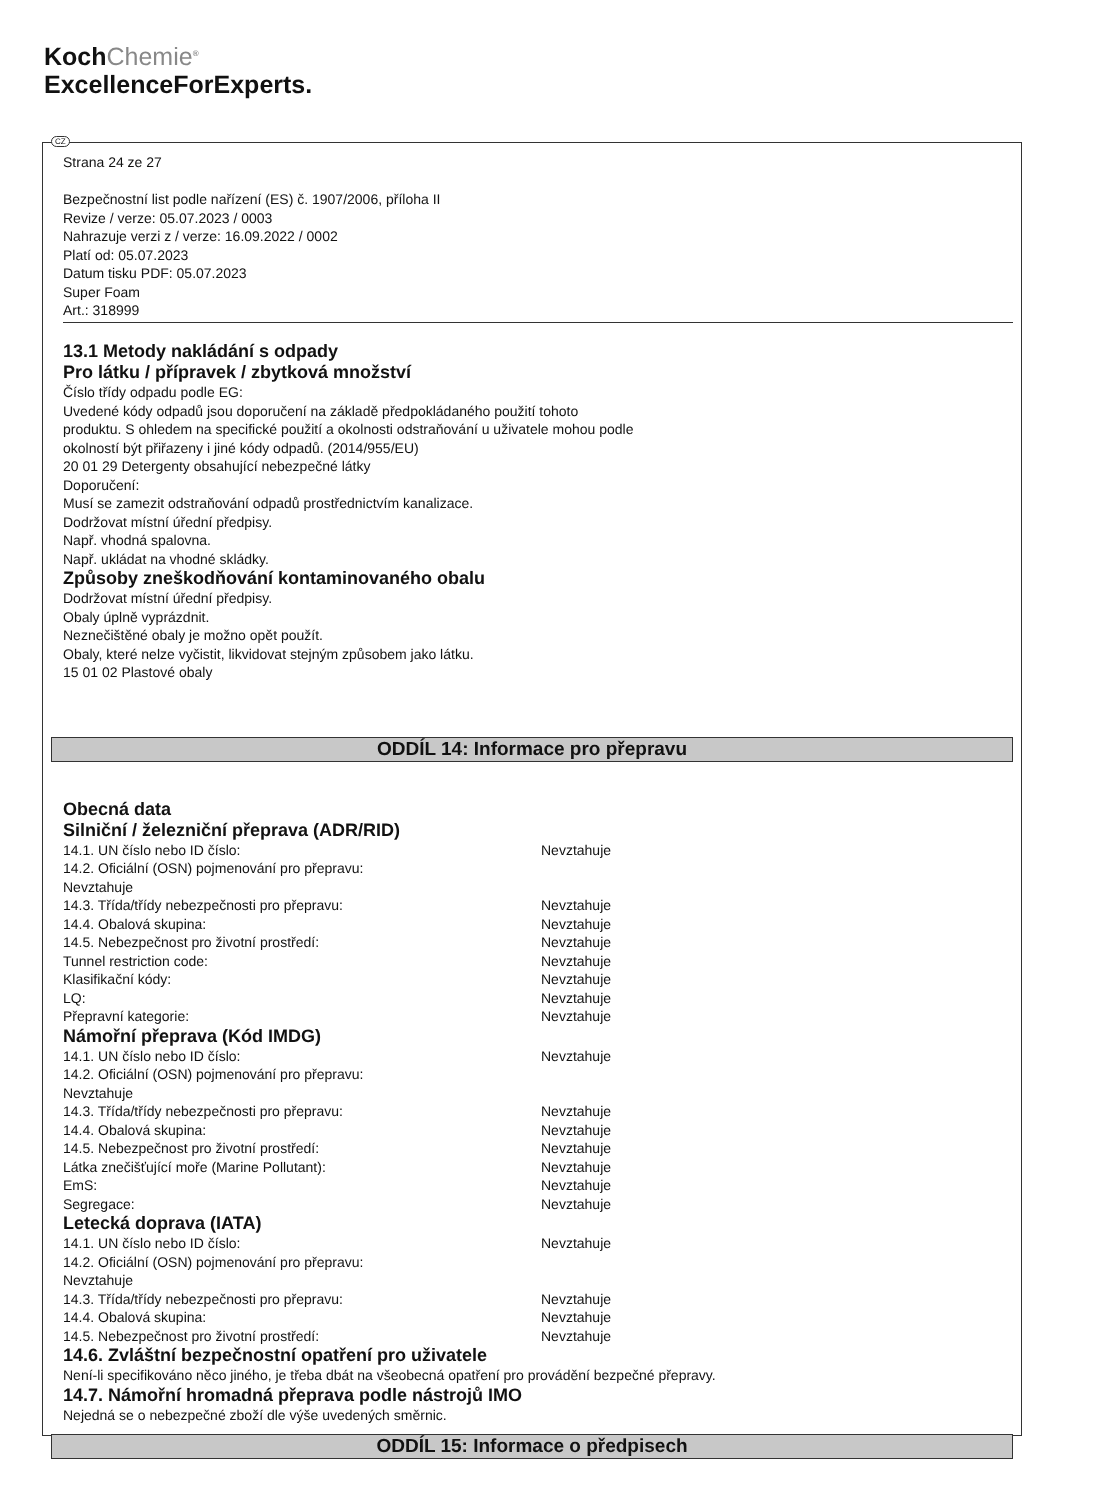KochChemie<sup>®</sup>
ExcellenceForExperts.
CZ
Strana 24 ze 27
Bezpečnostní list podle nařízení (ES) č. 1907/2006, příloha II
Revize / verze: 05.07.2023 / 0003
Nahrazuje verzi z / verze: 16.09.2022 / 0002
Platí od: 05.07.2023
Datum tisku PDF: 05.07.2023
Super Foam
Art.: 318999
13.1 Metody nakládání s odpady
Pro látku / přípravek / zbytková množství
Číslo třídy odpadu podle EG:
Uvedené kódy odpadů jsou doporučení na základě předpokládaného použití tohoto
produktu. S ohledem na specifické použití a okolnosti odstraňování u uživatele mohou podle
okolností být přiřazeny i jiné kódy odpadů. (2014/955/EU)
20 01 29 Detergenty obsahující nebezpečné látky
Doporučení:
Musí se zamezit odstraňování odpadů prostřednictvím kanalizace.
Dodržovat místní úřední předpisy.
Např. vhodná spalovna.
Např. ukládat na vhodné skládky.
Způsoby zneškodňování kontaminovaného obalu
Dodržovat místní úřední předpisy.
Obaly úplně vyprázdnit.
Neznečištěné obaly je možno opět použít.
Obaly, které nelze vyčistit, likvidovat stejným způsobem jako látku.
15 01 02 Plastové obaly
ODDÍL 14: Informace pro přepravu
Obecná data
Silniční / železniční přeprava (ADR/RID)
14.1. UN číslo nebo ID číslo: Nevztahuje
14.2. Oficiální (OSN) pojmenování pro přepravu:
Nevztahuje
14.3. Třída/třídy nebezpečnosti pro přepravu: Nevztahuje
14.4. Obalová skupina: Nevztahuje
14.5. Nebezpečnost pro životní prostředí: Nevztahuje
Tunnel restriction code: Nevztahuje
Klasifikační kódy: Nevztahuje
LQ: Nevztahuje
Přepravní kategorie: Nevztahuje
Námořní přeprava (Kód IMDG)
14.1. UN číslo nebo ID číslo: Nevztahuje
14.2. Oficiální (OSN) pojmenování pro přepravu:
Nevztahuje
14.3. Třída/třídy nebezpečnosti pro přepravu: Nevztahuje
14.4. Obalová skupina: Nevztahuje
14.5. Nebezpečnost pro životní prostředí: Nevztahuje
Látka znečišťující moře (Marine Pollutant): Nevztahuje
EmS: Nevztahuje
Segregace: Nevztahuje
Letecká doprava (IATA)
14.1. UN číslo nebo ID číslo: Nevztahuje
14.2. Oficiální (OSN) pojmenování pro přepravu:
Nevztahuje
14.3. Třída/třídy nebezpečnosti pro přepravu: Nevztahuje
14.4. Obalová skupina: Nevztahuje
14.5. Nebezpečnost pro životní prostředí: Nevztahuje
14.6. Zvláštní bezpečnostní opatření pro uživatele
Není-li specifikováno něco jiného, je třeba dbát na všeobecná opatření pro provádění bezpečné přepravy.
14.7. Námořní hromadná přeprava podle nástrojů IMO
Nejedná se o nebezpečné zboží dle výše uvedených směrnic.
ODDÍL 15: Informace o předpisech